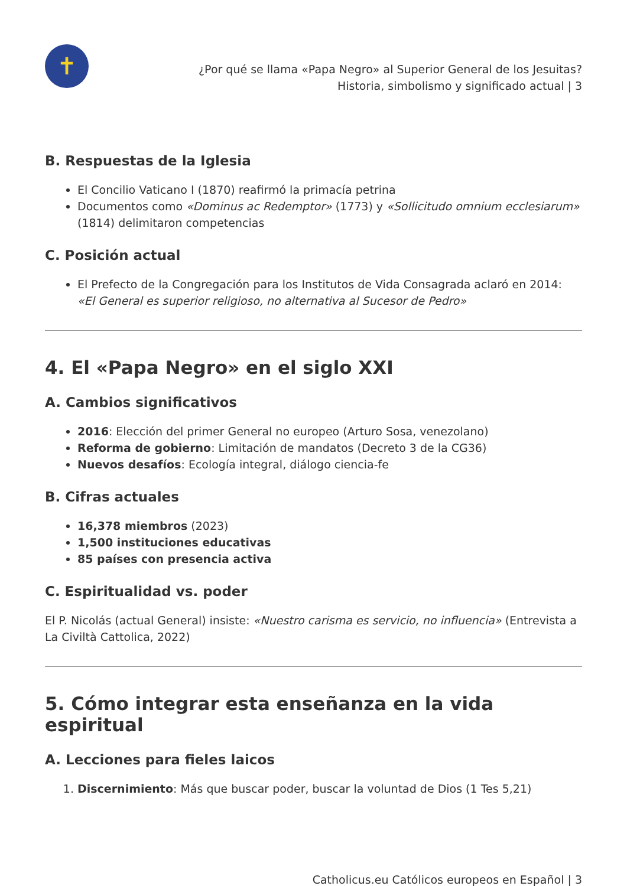✝
¿Por qué se llama «Papa Negro» al Superior General de los Jesuitas?
Historia, simbolismo y significado actual | 3
B. Respuestas de la Iglesia
El Concilio Vaticano I (1870) reafirmó la primacía petrina
Documentos como «Dominus ac Redemptor» (1773) y «Sollicitudo omnium ecclesiarum» (1814) delimitaron competencias
C. Posición actual
El Prefecto de la Congregación para los Institutos de Vida Consagrada aclaró en 2014: «El General es superior religioso, no alternativa al Sucesor de Pedro»
4. El «Papa Negro» en el siglo XXI
A. Cambios significativos
2016: Elección del primer General no europeo (Arturo Sosa, venezolano)
Reforma de gobierno: Limitación de mandatos (Decreto 3 de la CG36)
Nuevos desafíos: Ecología integral, diálogo ciencia-fe
B. Cifras actuales
16,378 miembros (2023)
1,500 instituciones educativas
85 países con presencia activa
C. Espiritualidad vs. poder
El P. Nicolás (actual General) insiste: «Nuestro carisma es servicio, no influencia» (Entrevista a La Civiltà Cattolica, 2022)
5. Cómo integrar esta enseñanza en la vida espiritual
A. Lecciones para fieles laicos
1. Discernimiento: Más que buscar poder, buscar la voluntad de Dios (1 Tes 5,21)
Catholicus.eu Católicos europeos en Español | 3